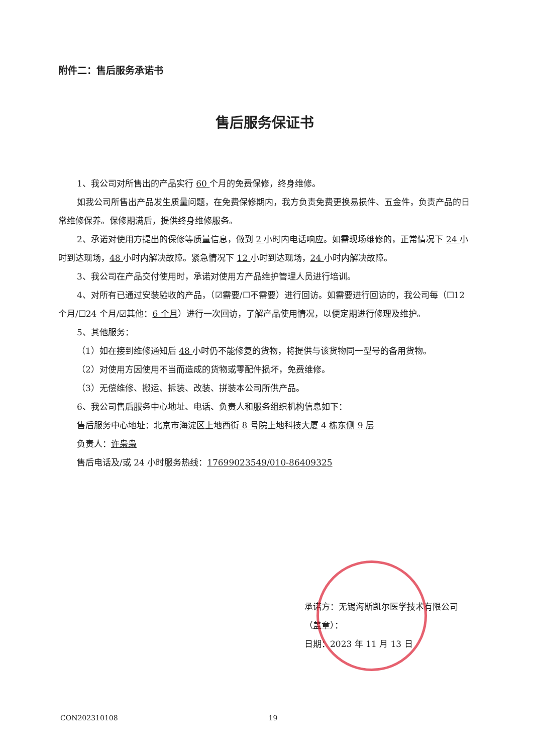附件二：售后服务承诺书
售后服务保证书
1、我公司对所售出的产品实行 60 个月的免费保修，终身维修。
如我公司所售出产品发生质量问题，在免费保修期内，我方负责免费更换易损件、五金件，负责产品的日常维修保养。保修期满后，提供终身维修服务。
2、承诺对使用方提出的保修等质量信息，做到 2 小时内电话响应。如需现场维修的，正常情况下 24 小时到达现场，48 小时内解决故障。紧急情况下 12 小时到达现场，24 小时内解决故障。
3、我公司在产品交付使用时，承诺对使用方产品维护管理人员进行培训。
4、对所有已通过安装验收的产品，（☑需要/☐不需要）进行回访。如需要进行回访的，我公司每（☐12 个月/☐24 个月/☑其他：6 个月）进行一次回访，了解产品使用情况，以便定期进行修理及维护。
5、其他服务：
（1）如在接到维修通知后 48 小时仍不能修复的货物，将提供与该货物同一型号的备用货物。
（2）对使用方因使用不当而造成的货物或零配件损坏，免费维修。
（3）无偿维修、搬运、拆装、改装、拼装本公司所供产品。
6、我公司售后服务中心地址、电话、负责人和服务组织机构信息如下：
售后服务中心地址：北京市海淀区上地西街 8 号院上地科技大厦 4 栋东侧 9 层
负责人：许枭枭
售后电话及/或 24 小时服务热线：17699023549/010-86409325
承诺方：无锡海斯凯尔医学技术有限公司
（盖章）：
日期：2023 年 11 月 13 日
CON202310108 19